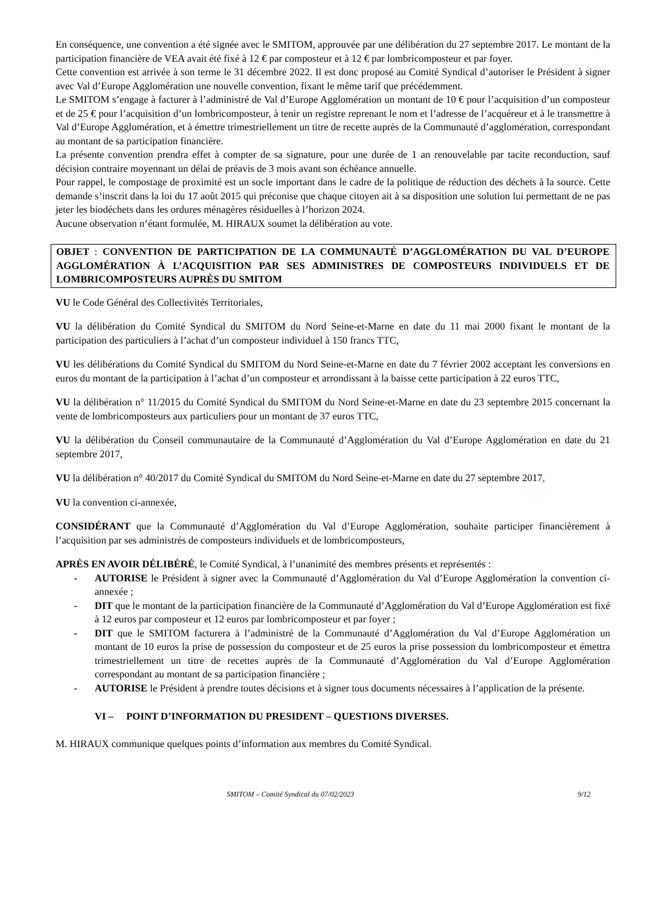En conséquence, une convention a été signée avec le SMITOM, approuvée par une délibération du 27 septembre 2017. Le montant de la participation financière de VEA avait été fixé à 12 € par composteur et à 12 € par lombricomposteur et par foyer.
Cette convention est arrivée à son terme le 31 décembre 2022. Il est donc proposé au Comité Syndical d’autoriser le Président à signer avec Val d’Europe Agglomération une nouvelle convention, fixant le même tarif que précédemment.
Le SMITOM s’engage à facturer à l’administré de Val d’Europe Agglomération un montant de 10 € pour l’acquisition d’un composteur et de 25 € pour l’acquisition d’un lombricomposteur, à tenir un registre reprenant le nom et l’adresse de l’acquéreur et à le transmettre à Val d’Europe Agglomération, et à émettre trimestriellement un titre de recette auprès de la Communauté d’agglomération, correspondant au montant de sa participation financière.
La présente convention prendra effet à compter de sa signature, pour une durée de 1 an renouvelable par tacite reconduction, sauf décision contraire moyennant un délai de préavis de 3 mois avant son échéance annuelle.
Pour rappel, le compostage de proximité est un socle important dans le cadre de la politique de réduction des déchets à la source. Cette demande s’inscrit dans la loi du 17 août 2015 qui préconise que chaque citoyen ait à sa disposition une solution lui permettant de ne pas jeter les biodéchets dans les ordures ménagères résiduelles à l’horizon 2024.
Aucune observation n’étant formulée, M. HIRAUX soumet la délibération au vote.
OBJET : CONVENTION DE PARTICIPATION DE LA COMMUNAUTÉ D’AGGLOMÉRATION DU VAL D’EUROPE AGGLOMÉRATION À L’ACQUISITION PAR SES ADMINISTRES DE COMPOSTEURS INDIVIDUELS ET DE LOMBRICOMPOSTEURS AUPRÈS DU SMITOM
VU le Code Général des Collectivités Territoriales,
VU la délibération du Comité Syndical du SMITOM du Nord Seine-et-Marne en date du 11 mai 2000 fixant le montant de la participation des particuliers à l’achat d’un composteur individuel à 150 francs TTC,
VU les délibérations du Comité Syndical du SMITOM du Nord Seine-et-Marne en date du 7 février 2002 acceptant les conversions en euros du montant de la participation à l’achat d’un composteur et arrondissant à la baisse cette participation à 22 euros TTC,
VU la délibération n° 11/2015 du Comité Syndical du SMITOM du Nord Seine-et-Marne en date du 23 septembre 2015 concernant la vente de lombricomposteurs aux particuliers pour un montant de 37 euros TTC,
VU la délibération du Conseil communautaire de la Communauté d’Agglomération du Val d’Europe Agglomération en date du 21 septembre 2017,
VU la délibération n° 40/2017 du Comité Syndical du SMITOM du Nord Seine-et-Marne en date du 27 septembre 2017,
VU la convention ci-annexée,
CONSIDÉRANT que la Communauté d’Agglomération du Val d’Europe Agglomération, souhaite participer financièrement à l’acquisition par ses administrés de composteurs individuels et de lombricomposteurs,
APRÈS EN AVOIR DÉLIBÉRÉ, le Comité Syndical, à l’unanimité des membres présents et représentés :
- AUTORISE le Président à signer avec la Communauté d’Agglomération du Val d’Europe Agglomération la convention ci-annexée ;
- DIT que le montant de la participation financière de la Communauté d’Agglomération du Val d’Europe Agglomération est fixé à 12 euros par composteur et 12 euros par lombricomposteur et par foyer ;
- DIT que le SMITOM facturera à l’administré de la Communauté d’Agglomération du Val d’Europe Agglomération un montant de 10 euros la prise de possession du composteur et de 25 euros la prise possession du lombricomposteur et émettra trimestriellement un titre de recettes auprès de la Communauté d’Agglomération du Val d’Europe Agglomération correspondant au montant de sa participation financière ;
- AUTORISE le Président à prendre toutes décisions et à signer tous documents nécessaires à l’application de la présente.
VI – POINT D’INFORMATION DU PRESIDENT – QUESTIONS DIVERSES.
M. HIRAUX communique quelques points d’information aux membres du Comité Syndical.
SMITOM – Comité Syndical du 07/02/2023 9/12